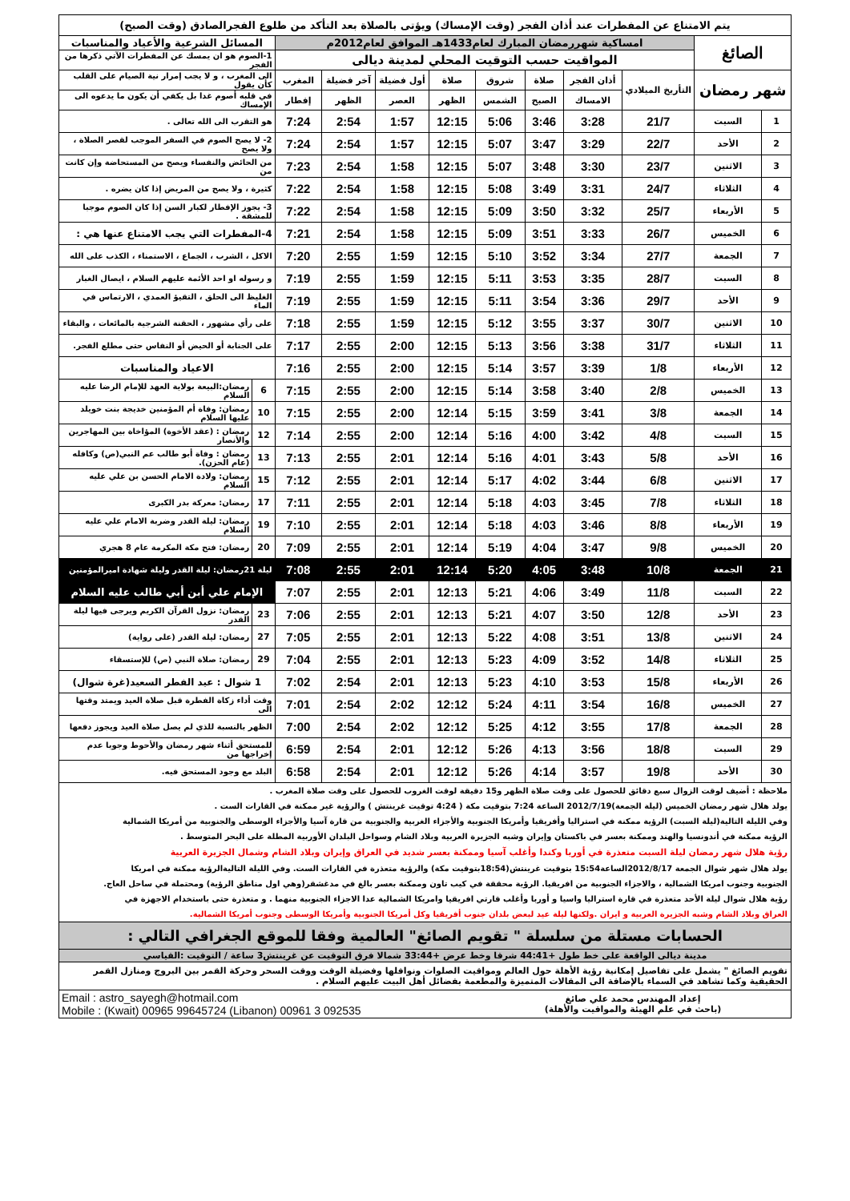| يتم الامتناع عن المفطرات عند أذان الفجر (وقت الإمساك) ويؤتى بالصلاة بعد التأكد من طلوع الفجرالصادق (وقت الصبح) | | | | | | | | | | | |
| الصائغ | | امساكية شهررمضان المبارك لعام1433هـ الموافق لعام2012م | | | | | | | | المسائل الشرعية والأعياد والمناسبات | |
| | | المواقيت حسب التوقيت المحلي لمدينة ديالى | | | | | | | | 1-الصوم هو ان يمسك عن المفطرات الآتي ذكرها من الفجر | |
| شهر رمضان | | التأريخ الميلادي | أذان الفجر | صلاة | شروق | صلاة | أول فضيلة | آخر فضيلة | المغرب | الى المغرب ، و لا يجب إمرار نية الصيام على القلب كأن يقول | |
| | | | الامساك | الصبح | الشمس | الظهر | العصر | الظهر | إفطار | في قلبه أصوم غدا بل يكفي أن يكون ما يدعوه الى الإمساك | |
| 1 | السبت | 21/7 | 3:28 | 3:46 | 5:06 | 12:15 | 1:57 | 2:54 | 7:24 | هو التقرب الى الله تعالى . | |
| 2 | الأحد | 22/7 | 3:29 | 3:47 | 5:07 | 12:15 | 1:57 | 2:54 | 7:24 | 2- لا يصح الصوم في السفر الموجب لقصر الصلاة ، ولا يصح | |
| 3 | الاثنين | 23/7 | 3:30 | 3:48 | 5:07 | 12:15 | 1:58 | 2:54 | 7:23 | من الحائض والنفساء ويصح من المستحاضة وإن كانت من | |
| 4 | الثلاثاء | 24/7 | 3:31 | 3:49 | 5:08 | 12:15 | 1:58 | 2:54 | 7:22 | كثيرة ، ولا يصح من المريض إذا كان يضره . | |
| 5 | الأربعاء | 25/7 | 3:32 | 3:50 | 5:09 | 12:15 | 1:58 | 2:54 | 7:22 | 3- يجوز الإفطار لكبار السن إذا كان الصوم موجبا للمشقة . | |
| 6 | الخميس | 26/7 | 3:33 | 3:51 | 5:09 | 12:15 | 1:58 | 2:54 | 7:21 | 4-المفطرات التي يجب الامتناع عنها هي : | |
| 7 | الجمعة | 27/7 | 3:34 | 3:52 | 5:10 | 12:15 | 1:59 | 2:55 | 7:20 | الاكل ، الشرب ، الجماع ، الاستمناء ، الكذب على الله | |
| 8 | السبت | 28/7 | 3:35 | 3:53 | 5:11 | 12:15 | 1:59 | 2:55 | 7:19 | و رسوله او احد الأئمة عليهم السلام ، ايصال الغبار | |
| 9 | الأحد | 29/7 | 3:36 | 3:54 | 5:11 | 12:15 | 1:59 | 2:55 | 7:19 | الغليظ الى الحلق ، التقيؤ العمدي ، الارتماس في الماء | |
| 10 | الاثنين | 30/7 | 3:37 | 3:55 | 5:12 | 12:15 | 1:59 | 2:55 | 7:18 | على رأي مشهور ، الحقنة الشرجية بالمائعات ، والبقاء | |
| 11 | الثلاثاء | 31/7 | 3:38 | 3:56 | 5:13 | 12:15 | 2:00 | 2:55 | 7:17 | على الجنابة أو الحيض أو النفاس حتى مطلع الفجر. | |
| 12 | الأربعاء | 1/8 | 3:39 | 3:57 | 5:14 | 12:15 | 2:00 | 2:55 | 7:16 | الاعياد والمناسبات | |
| 13 | الخميس | 2/8 | 3:40 | 3:58 | 5:14 | 12:15 | 2:00 | 2:55 | 7:15 | 6 | رمضان:البيعة بولاية العهد للإمام الرضا عليه السلام |
| 14 | الجمعة | 3/8 | 3:41 | 3:59 | 5:15 | 12:14 | 2:00 | 2:55 | 7:15 | 10 | رمضان: وفاة أم المؤمنين خديجة بنت خويلد عليها السلام |
| 15 | السبت | 4/8 | 3:42 | 4:00 | 5:16 | 12:14 | 2:00 | 2:55 | 7:14 | 12 | رمضان : (عقد الأخوة) المؤاخاة بين المهاجرين والأنصار |
| 16 | الأحد | 5/8 | 3:43 | 4:01 | 5:16 | 12:14 | 2:01 | 2:55 | 7:13 | 13 | رمضان : وفاة أبو طالب عم النبي(ص) وكافله (عام الحزن). |
| 17 | الاثنين | 6/8 | 3:44 | 4:02 | 5:17 | 12:14 | 2:01 | 2:55 | 7:12 | 15 | رمضان: ولادة الامام الحسن بن علي عليه السلام |
| 18 | الثلاثاء | 7/8 | 3:45 | 4:03 | 5:18 | 12:14 | 2:01 | 2:55 | 7:11 | 17 | رمضان: معركة بدر الكبرى |
| 19 | الأربعاء | 8/8 | 3:46 | 4:03 | 5:18 | 12:14 | 2:01 | 2:55 | 7:10 | 19 | رمضان: ليلة القدر وضربة الامام علي عليه السلام |
| 20 | الخميس | 9/8 | 3:47 | 4:04 | 5:19 | 12:14 | 2:01 | 2:55 | 7:09 | 20 | رمضان: فتح مكة المكرمة عام 8 هجري |
| 21 | الجمعة | 10/8 | 3:48 | 4:05 | 5:20 | 12:14 | 2:01 | 2:55 | 7:08 | ليلة 21رمضان: ليلة القدر وليلة شهادة اميرالمؤمنين | |
| 22 | السبت | 11/8 | 3:49 | 4:06 | 5:21 | 12:13 | 2:01 | 2:55 | 7:07 | الإمام علي أبن أبي طالب عليه السلام | |
| 23 | الأحد | 12/8 | 3:50 | 4:07 | 5:21 | 12:13 | 2:01 | 2:55 | 7:06 | 23 | رمضان: نزول القرآن الكريم ويرجى فيها ليلة القدر |
| 24 | الاثنين | 13/8 | 3:51 | 4:08 | 5:22 | 12:13 | 2:01 | 2:55 | 7:05 | 27 | رمضان: ليلة القدر (على رواية) |
| 25 | الثلاثاء | 14/8 | 3:52 | 4:09 | 5:23 | 12:13 | 2:01 | 2:55 | 7:04 | 29 | رمضان: صلاة النبي (ص) للإستسقاء |
| 26 | الأربعاء | 15/8 | 3:53 | 4:10 | 5:23 | 12:13 | 2:01 | 2:54 | 7:02 | 1 شوال : عيد الفطر السعيد(غرة شوال) | |
| 27 | الخميس | 16/8 | 3:54 | 4:11 | 5:24 | 12:12 | 2:02 | 2:54 | 7:01 | وقت أداء زكاة الفطرة قبل صلاة العيد ويمتد وقتها الى | |
| 28 | الجمعة | 17/8 | 3:55 | 4:12 | 5:25 | 12:12 | 2:02 | 2:54 | 7:00 | الظهر بالنسبة للذي لم يصل صلاة العيد ويجوز دفعها | |
| 29 | السبت | 18/8 | 3:56 | 4:13 | 5:26 | 12:12 | 2:01 | 2:54 | 6:59 | للمستحق أثناء شهر رمضان والأحوط وجوبا عدم إخراجها من | |
| 30 | الأحد | 19/8 | 3:57 | 4:14 | 5:26 | 12:12 | 2:01 | 2:54 | 6:58 | البلد مع وجود المستحق فيه. | |
| ملاحظة : أضيف لوقت الزوال سبع دقائق للحصول على وقت صلاة الظهر و15 دقيقة لوقت الغروب للحصول على وقت صلاة المغرب . | | | | | | | | | | | |
| يولد هلال شهر رمضان الخميس (ليلة الجمعة)2012/7/19 الساعة 7:24 بتوقيت مكة ( 4:24 توقيت غرينتش ) والرؤية غير ممكنة في القارات الست . | | | | | | | | | | | |
| وفي الليلة التالية(ليلة السبت) الرؤية ممكنة في استراليا وأفريقيا وأمريكا الجنوبية والأجزاء الغربية والجنوبية من قارة آسيا والأجزاء الوسطى والجنوبية من أمريكا الشمالية | | | | | | | | | | | |
| الرؤية ممكنة في أندونسيا والهند وممكنة بعسر في باكستان وإيران وشبه الجزيرة العربية وبلاد الشام وسواحل البلدان الأوربية المطلة على البحر المتوسط . | | | | | | | | | | | |
| رؤية هلال شهر رمضان ليلة السبت متعذرة في أوربا وكندا وأغلب آسيا وممكنة بعسر شديد في العراق وإيران وبلاد الشام وشمال الجزيرة العربية | | | | | | | | | | | |
| يولد هلال شهر شوال الجمعة 2012/8/17الساعة15:54 بتوقيت غرينتش(18:54بتوقيت مكة) والرؤية متعذرة في القارات الست. وفي الليلة التاليةالرؤية ممكنة في امريكا | | | | | | | | | | | |
| الجنوبية وجنوب امريكا الشمالية ، والاجزاء الجنوبية من افريقيا. الرؤية محققة في كيب تاون وممكنة بعسر بالغ في مدغشقر(وهي اول مناطق الرؤية) ومحتملة في ساحل العاج. | | | | | | | | | | | |
| رؤية هلال شوال ليلة الأحد متعذرة في قارة استراليا واسيا و أوربا وأغلب قارتي افريقيا وامريكا الشمالية عدا الاجزاء الجنوبية منهما . و متعذرة حتى باستخدام الاجهزة في | | | | | | | | | | | |
| العراق وبلاد الشام وشبه الجزيرة العربية و ايران .ولكنها ليلة عيد لبعض بلدان جنوب أفريقيا وكل أمريكا الجنوبية وأمريكا الوسطى وجنوب أمريكا الشمالية. | | | | | | | | | | | |
| الحسابات مستلة من سلسلة " تقويم الصائغ" العالمية وفقا للموقع الجغرافي التالي : | | | | | | | | | | | |
| مدينة ديالى الواقعة على خط طول +44:41 شرقا وخط عرض +33:44 شمالا فرق التوقيت عن غرينتش3 ساعة / التوقيت :القياسي | | | | | | | | | | | |
| تقويم الصائغ " يشمل على تفاصيل إمكانية رؤية الأهلة حول العالم ومواقيت الصلوات ونوافلها وفضيلة الوقت ووقت السحر وحركة القمر بين البروج ومنازل القمر الحقيقية وكما تشاهد في السماء بالإضافة الى المقالات المتميزة والمطعمة بفضائل أهل البيت عليهم السلام . | | | | | | | | | | | |
| إعداد المهندس محمد علي صائغ (باحث في علم الهيئة والمواقيت والأهلة) | | | | | | Email : astro_sayegh@hotmail.com Mobile : (Kwait) 00965 99645724 (Libanon) 00961 3 092535 | | | | | |